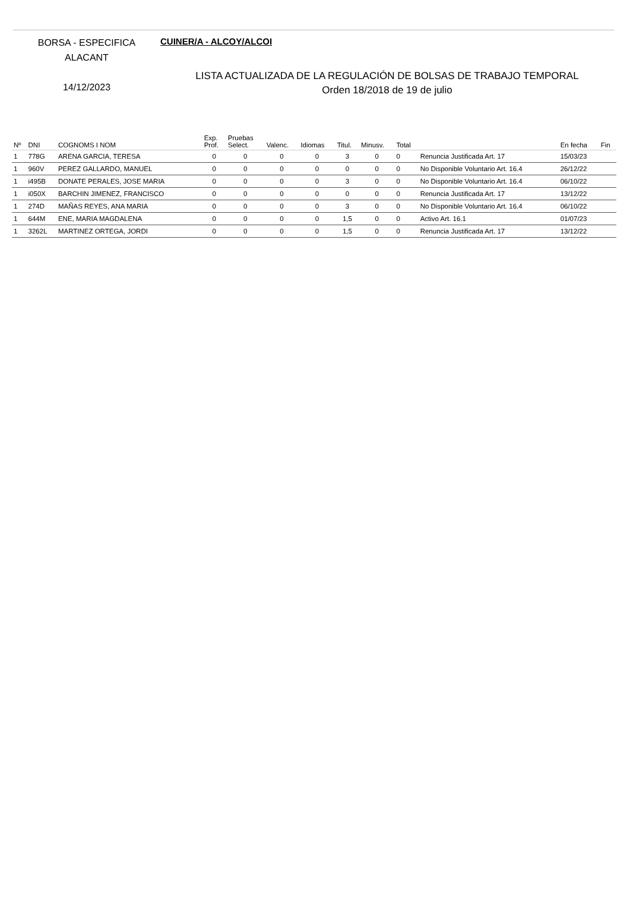BORSA - ESPECIFICA
ALACANT
14/12/2023
CUINER/A - ALCOY/ALCOI
LISTA ACTUALIZADA DE LA REGULACIÓN DE BOLSAS DE TRABAJO TEMPORAL
Orden 18/2018 de 19 de julio
| Nº | DNI | COGNOMS I NOM | Exp. Prof. | Pruebas Select. | Valenc. | Idiomas | Titul. | Minusv. | Total | | En fecha | Fin |
| --- | --- | --- | --- | --- | --- | --- | --- | --- | --- | --- | --- | --- |
| 1 | 778G | ARENA GARCIA, TERESA | 0 | 0 | 0 | 0 | 3 | 0 | 0 | Renuncia Justificada Art. 17 | 15/03/23 | |
| 1 | 960V | PEREZ GALLARDO, MANUEL | 0 | 0 | 0 | 0 | 0 | 0 | 0 | No Disponible Voluntario Art. 16.4 | 26/12/22 | |
| 1 | i495B | DONATE PERALES, JOSE MARIA | 0 | 0 | 0 | 0 | 3 | 0 | 0 | No Disponible Voluntario Art. 16.4 | 06/10/22 | |
| 1 | i050X | BARCHIN JIMENEZ, FRANCISCO | 0 | 0 | 0 | 0 | 0 | 0 | 0 | Renuncia Justificada Art. 17 | 13/12/22 | |
| 1 | 274D | MAÑAS REYES, ANA MARIA | 0 | 0 | 0 | 0 | 3 | 0 | 0 | No Disponible Voluntario Art. 16.4 | 06/10/22 | |
| 1 | 644M | ENE, MARIA MAGDALENA | 0 | 0 | 0 | 0 | 1,5 | 0 | 0 | Activo Art. 16.1 | 01/07/23 | |
| 1 | 3262L | MARTINEZ ORTEGA, JORDI | 0 | 0 | 0 | 0 | 1,5 | 0 | 0 | Renuncia Justificada Art. 17 | 13/12/22 | |